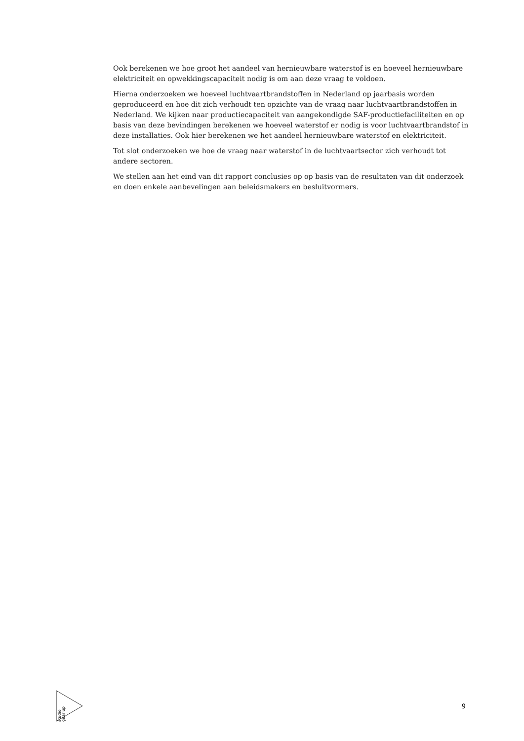Ook berekenen we hoe groot het aandeel van hernieuwbare waterstof is en hoeveel hernieuwbare elektriciteit en opwekkingscapaciteit nodig is om aan deze vraag te voldoen.
Hierna onderzoeken we hoeveel luchtvaartbrandstoffen in Nederland op jaarbasis worden geproduceerd en hoe dit zich verhoudt ten opzichte van de vraag naar luchtvaartbrandstoffen in Nederland. We kijken naar productiecapaciteit van aangekondigde SAF-productiefaciliteiten en op basis van deze bevindingen berekenen we hoeveel waterstof er nodig is voor luchtvaartbrandstof in deze installaties. Ook hier berekenen we het aandeel hernieuwbare waterstof en elektriciteit.
Tot slot onderzoeken we hoe de vraag naar waterstof in de luchtvaartsector zich verhoudt tot andere sectoren.
We stellen aan het eind van dit rapport conclusies op op basis van de resultaten van dit onderzoek en doen enkele aanbevelingen aan beleidsmakers en besluitvormers.
studio gear up
9